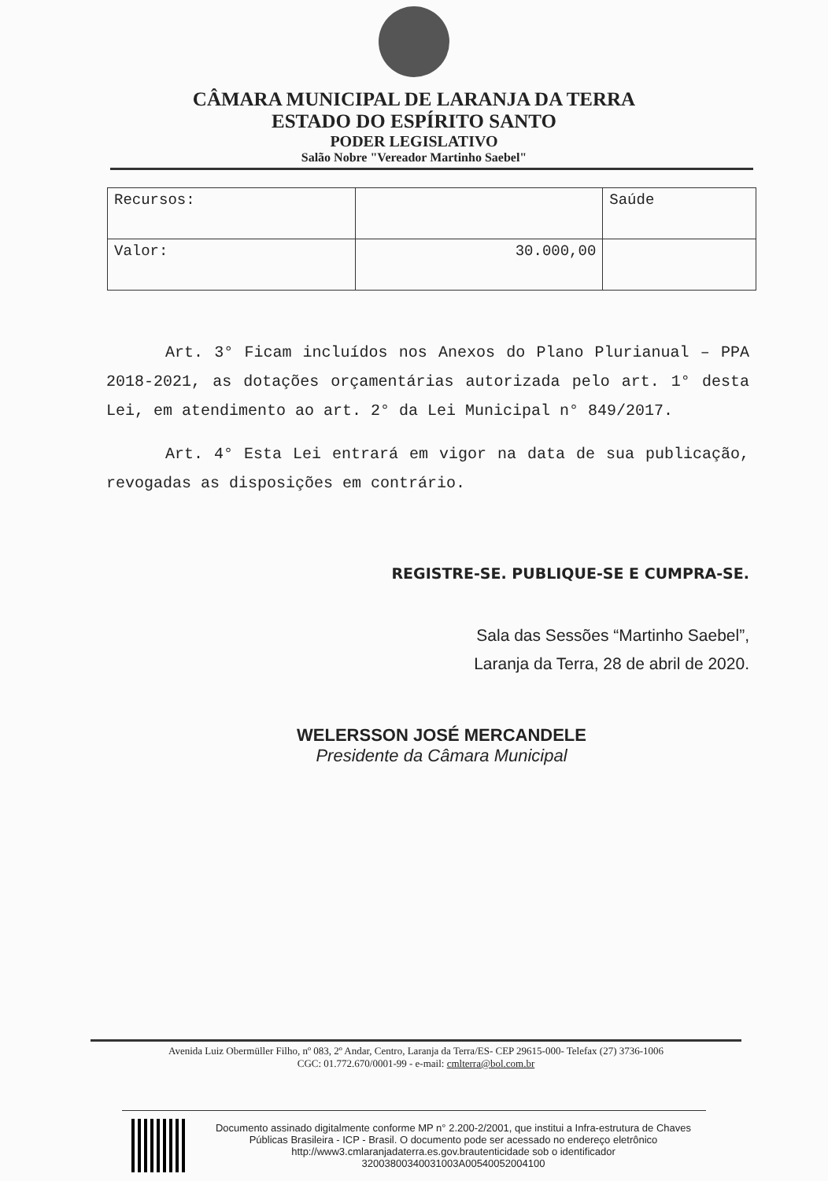CÂMARA MUNICIPAL DE LARANJA DA TERRA
ESTADO DO ESPÍRITO SANTO
PODER LEGISLATIVO
Salão Nobre "Vereador Martinho Saebel"
| Recursos: | | Saúde |
| Valor: | 30.000,00 | |
Art. 3° Ficam incluídos nos Anexos do Plano Plurianual – PPA 2018-2021, as dotações orçamentárias autorizada pelo art. 1° desta Lei, em atendimento ao art. 2° da Lei Municipal n° 849/2017.
Art. 4° Esta Lei entrará em vigor na data de sua publicação, revogadas as disposições em contrário.
REGISTRE-SE. PUBLIQUE-SE E CUMPRA-SE.
Sala das Sessões “Martinho Saebel”,
Laranja da Terra, 28 de abril de 2020.
WELERSSON JOSÉ MERCANDELE
Presidente da Câmara Municipal
Avenida Luiz Obermüller Filho, nº 083, 2º Andar, Centro, Laranja da Terra/ES- CEP 29615-000- Telefax (27) 3736-1006
CGC: 01.772.670/0001-99 - e-mail: cmlterra@bol.com.br
Documento assinado digitalmente conforme MP n° 2.200-2/2001, que institui a Infra-estrutura de Chaves Públicas Brasileira - ICP - Brasil. O documento pode ser acessado no endereço eletrônico http://www3.cmlaranjadaterra.es.gov.brautenticidade sob o identificador 32003800340031003A00540052004100